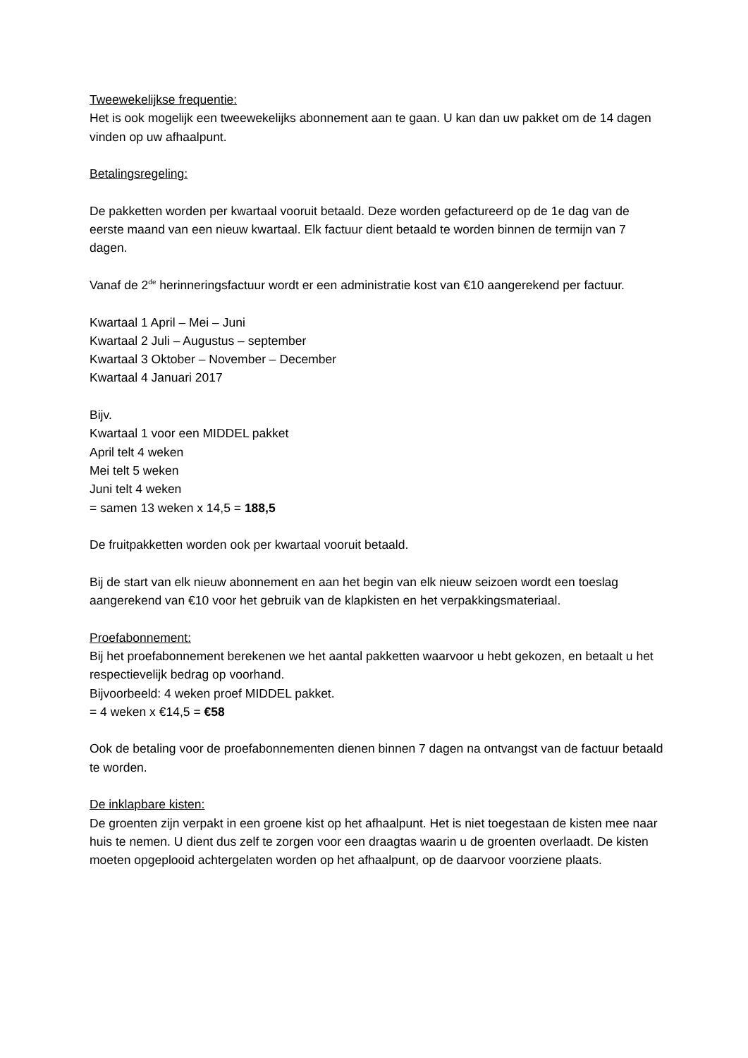Tweewekelijkse frequentie:
Het is ook mogelijk een tweewekelijks abonnement aan te gaan. U kan dan uw pakket om de 14 dagen vinden op uw afhaalpunt.
Betalingsregeling:
De pakketten worden per kwartaal vooruit betaald. Deze worden gefactureerd op de 1e dag van de eerste maand van een nieuw kwartaal. Elk factuur dient betaald te worden binnen de termijn van 7 dagen.
Vanaf de 2<sup>de</sup> herinneringsfactuur wordt er een administratie kost van €10 aangerekend per factuur.
Kwartaal 1 April – Mei – Juni
Kwartaal 2 Juli – Augustus – september
Kwartaal 3 Oktober – November – December
Kwartaal 4 Januari 2017
Bijv.
Kwartaal 1 voor een MIDDEL pakket
April telt 4 weken
Mei telt 5 weken
Juni telt 4 weken
= samen 13 weken x 14,5 = 188,5
De fruitpakketten worden ook per kwartaal vooruit betaald.
Bij de start van elk nieuw abonnement en aan het begin van elk nieuw seizoen wordt een toeslag aangerekend van €10 voor het gebruik van de klapkisten en het verpakkingsmateriaal.
Proefabonnement:
Bij het proefabonnement berekenen we het aantal pakketten waarvoor u hebt gekozen, en betaalt u het respectievelijk bedrag op voorhand.
Bijvoorbeeld: 4 weken proef MIDDEL pakket.
= 4 weken x €14,5 = €58
Ook de betaling voor de proefabonnementen dienen binnen 7 dagen na ontvangst van de factuur betaald te worden.
De inklapbare kisten:
De groenten zijn verpakt in een groene kist op het afhaalpunt. Het is niet toegestaan de kisten mee naar huis te nemen. U dient dus zelf te zorgen voor een draagtas waarin u de groenten overlaadt. De kisten moeten opgeplooid achtergelaten worden op het afhaalpunt, op de daarvoor voorziene plaats.